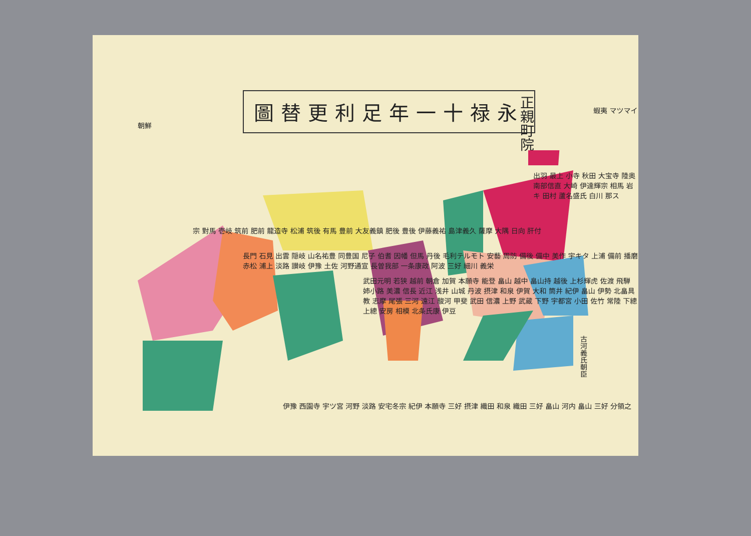圖替更利足年一十禄永
正親町院
朝鮮
蝦夷 マツマイ
古河義氏朝臣
宗 對馬 壱岐 筑前 肥前 龍造寺 松浦 筑後 有馬 豊前 大友義鎮 肥後 豊後 伊藤義祐 島津義久 薩摩 大隅 日向 肝付
長門 石見 出雲 隠岐 山名祐豊 同豊国 尼子 伯耆 因幡 但馬 丹後 毛利テルモト 安藝 周防 備後 備中 美作 宇キタ 上浦 備前 播磨 赤松 浦上 淡路 讃岐 伊豫 土佐 河野通宣 長曽我部 一条康政 阿波 三好 細川 義栄
武田元明 若狭 越前 朝倉 加賀 本願寺 能登 畠山 越中 畠山持 越後 上杉輝虎 佐渡 飛騨 姉小路 美濃 信長 近江 浅井 山城 丹波 摂津 和泉 伊賀 大和 筒井 紀伊 畠山 伊勢 北畠具教 志摩 尾張 三河 遠江 駿河 甲斐 武田 信濃 上野 武蔵 下野 宇都宮 小田 佐竹 常陸 下總 上總 安房 相模 北条氏康 伊豆
出羽 最上 小寺 秋田 大宝寺 陸奥 南部信直 大崎 伊達輝宗 相馬 岩キ 田村 蘆名盛氏 白川 那ス
伊豫 西園寺 宇ツ宮 河野 淡路 安宅冬宗 紀伊 本願寺 三好 摂津 織田 和泉 織田 三好 畠山 河内 畠山 三好 分領之